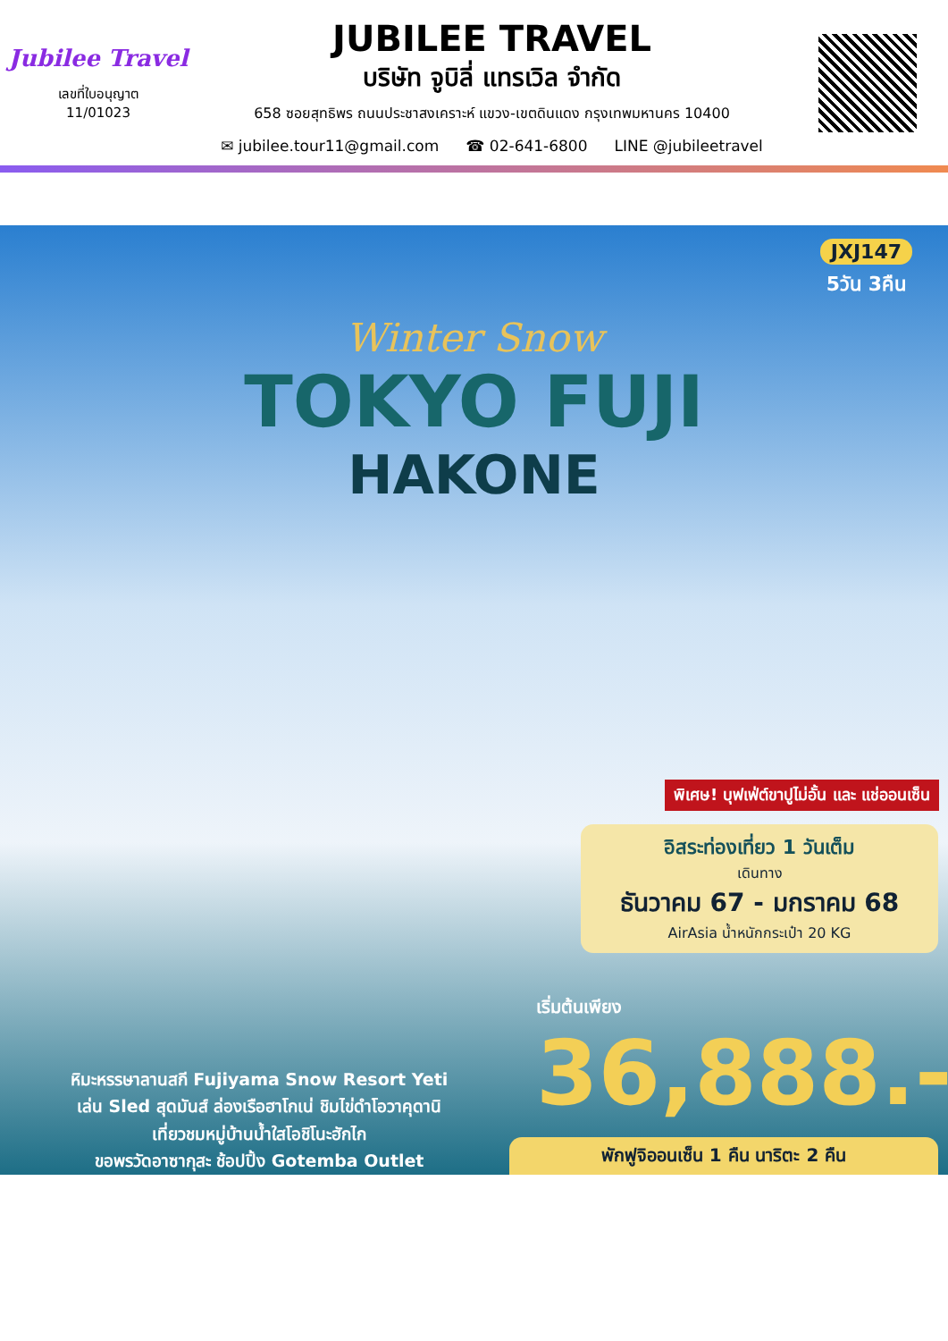Jubilee Travel
เลขที่ใบอนุญาต
11/01023
JUBILEE TRAVEL
บริษัท จูบิลี่ แทรเวิล จำกัด
658 ซอยสุทธิพร ถนนประชาสงเคราะห์ แขวง-เขตดินแดง กรุงเทพมหานคร 10400
✉ jubilee.tour11@gmail.com ☎ 02-641-6800 LINE @jubileetravel
JXJ147
5วัน 3คืน
Winter Snow
TOKYO FUJI
HAKONE
พิเศษ! บุฟเฟ่ต์ขาปูไม่อั้น และ แช่ออนเซ็น
อิสระท่องเที่ยว 1 วันเต็ม
เดินทาง
ธันวาคม 67 - มกราคม 68
AirAsia น้ำหนักกระเป๋า 20 KG
เริ่มต้นเพียง
36,888.-
หิมะหรรษาลานสกี Fujiyama Snow Resort Yeti
เล่น Sled สุดมันส์ ล่องเรือฮาโกเน่ ชิมไข่ดำโอวาคุดานิ
เที่ยวชมหมู่บ้านน้ำใสโอชิโนะฮักไก
ขอพรวัดอาซากุสะ ช้อปปิ้ง Gotemba Outlet
พักฟูจิออนเซ็น 1 คืน นาริตะ 2 คืน